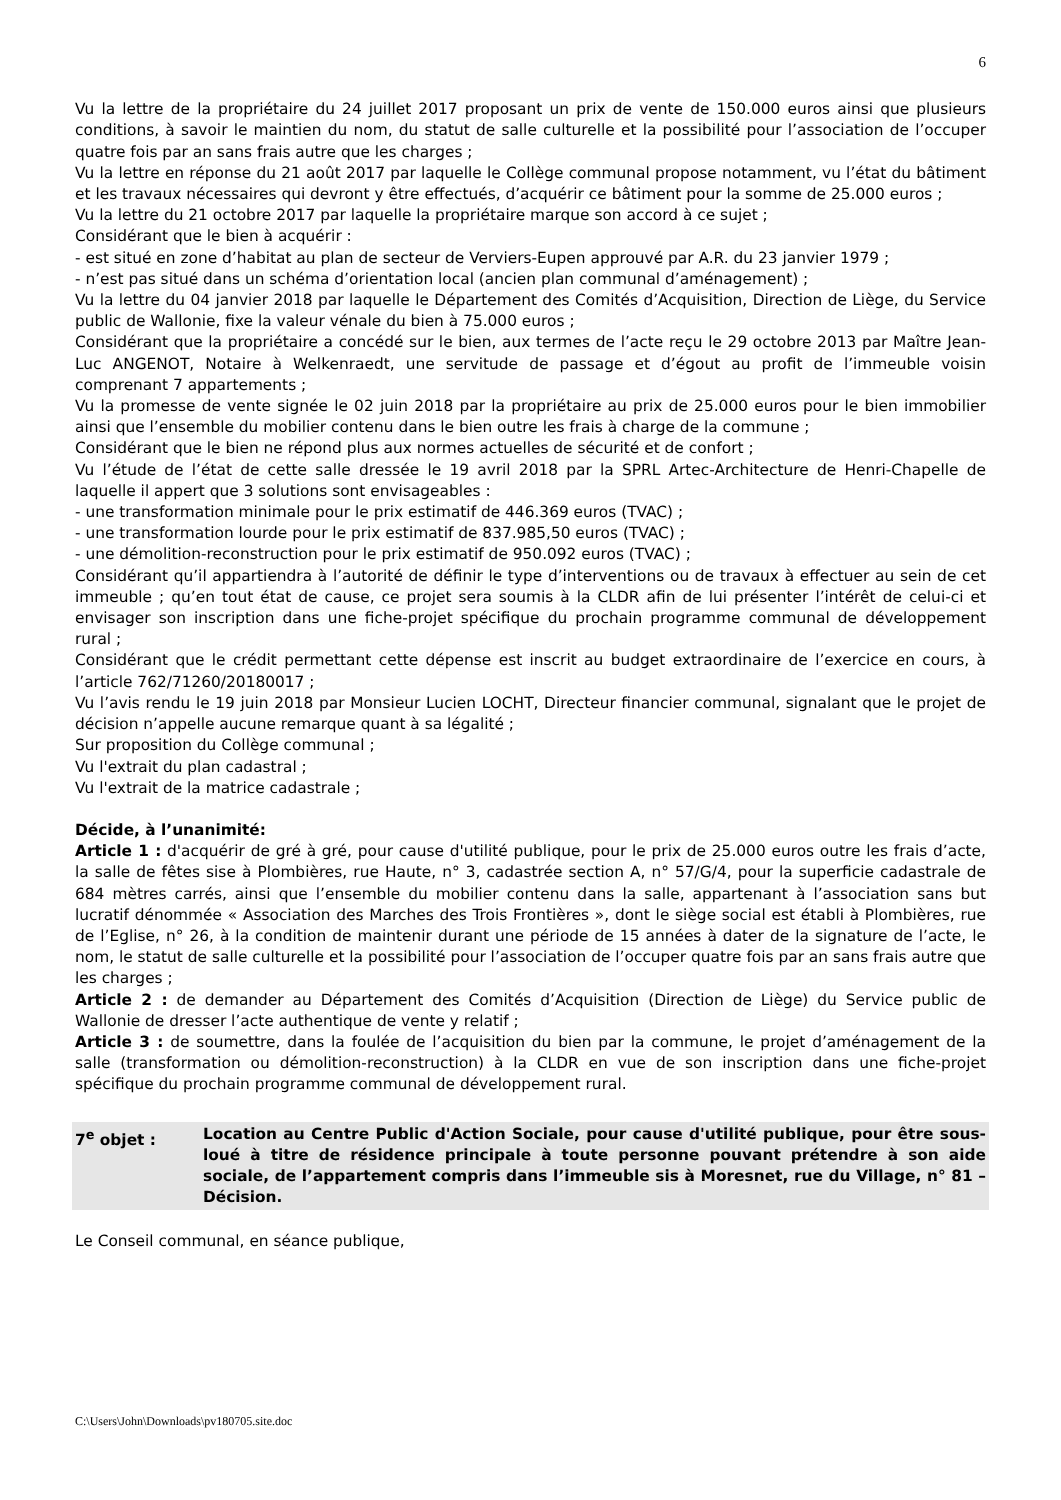6
Vu la lettre de la propriétaire du 24 juillet 2017 proposant un prix de vente de 150.000 euros ainsi que plusieurs conditions, à savoir le maintien du nom, du statut de salle culturelle et la possibilité pour l’association de l’occuper quatre fois par an sans frais autre que les charges ;
Vu la lettre en réponse du 21 août 2017 par laquelle le Collège communal propose notamment, vu l’état du bâtiment et les travaux nécessaires qui devront y être effectués, d’acquérir ce bâtiment pour la somme de 25.000 euros ;
Vu la lettre du 21 octobre 2017 par laquelle la propriétaire marque son accord à ce sujet ;
Considérant que le bien à acquérir :
- est situé en zone d’habitat au plan de secteur de Verviers-Eupen approuvé par A.R. du 23 janvier 1979 ;
- n’est pas situé dans un schéma d’orientation local (ancien plan communal d’aménagement) ;
Vu la lettre du 04 janvier 2018 par laquelle le Département des Comités d’Acquisition, Direction de Liège, du Service public de Wallonie, fixe la valeur vénale du bien à 75.000 euros ;
Considérant que la propriétaire a concédé sur le bien, aux termes de l’acte reçu le 29 octobre 2013 par Maître Jean-Luc ANGENOT, Notaire à Welkenraedt, une servitude de passage et d’égout au profit de l’immeuble voisin comprenant 7 appartements ;
Vu la promesse de vente signée le 02 juin 2018 par la propriétaire au prix de 25.000 euros pour le bien immobilier ainsi que l’ensemble du mobilier contenu dans le bien outre les frais à charge de la commune ;
Considérant que le bien ne répond plus aux normes actuelles de sécurité et de confort ;
Vu l’étude de l’état de cette salle dressée le 19 avril 2018 par la SPRL Artec-Architecture de Henri-Chapelle de laquelle il appert que 3 solutions sont envisageables :
- une transformation minimale pour le prix estimatif de 446.369 euros (TVAC) ;
- une transformation lourde pour le prix estimatif de 837.985,50 euros (TVAC) ;
- une démolition-reconstruction pour le prix estimatif de 950.092 euros (TVAC) ;
Considérant qu’il appartiendra à l’autorité de définir le type d’interventions ou de travaux à effectuer au sein de cet immeuble ; qu’en tout état de cause, ce projet sera soumis à la CLDR afin de lui présenter l’intérêt de celui-ci et envisager son inscription dans une fiche-projet spécifique du prochain programme communal de développement rural ;
Considérant que le crédit permettant cette dépense est inscrit au budget extraordinaire de l’exercice en cours, à l’article 762/71260/20180017 ;
Vu l’avis rendu le 19 juin 2018 par Monsieur Lucien LOCHT, Directeur financier communal, signalant que le projet de décision n’appelle aucune remarque quant à sa légalité ;
Sur proposition du Collège communal ;
Vu l'extrait du plan cadastral ;
Vu l'extrait de la matrice cadastrale ;
Décide, à l’unanimité:
Article 1 : d'acquérir de gré à gré, pour cause d'utilité publique, pour le prix de 25.000 euros outre les frais d’acte, la salle de fêtes sise à Plombières, rue Haute, n° 3, cadastrée section A, n° 57/G/4, pour la superficie cadastrale de 684 mètres carrés, ainsi que l’ensemble du mobilier contenu dans la salle, appartenant à l’association sans but lucratif dénommée « Association des Marches des Trois Frontières », dont le siège social est établi à Plombières, rue de l’Eglise, n° 26, à la condition de maintenir durant une période de 15 années à dater de la signature de l’acte, le nom, le statut de salle culturelle et la possibilité pour l’association de l’occuper quatre fois par an sans frais autre que les charges ;
Article 2 : de demander au Département des Comités d’Acquisition (Direction de Liège) du Service public de Wallonie de dresser l’acte authentique de vente y relatif ;
Article 3 : de soumettre, dans la foulée de l’acquisition du bien par la commune, le projet d’aménagement de la salle (transformation ou démolition-reconstruction) à la CLDR en vue de son inscription dans une fiche-projet spécifique du prochain programme communal de développement rural.
7<sup>e</sup> objet : Location au Centre Public d'Action Sociale, pour cause d'utilité publique, pour être sous-loué à titre de résidence principale à toute personne pouvant prétendre à son aide sociale, de l’appartement compris dans l’immeuble sis à Moresnet, rue du Village, n° 81 – Décision.
Le Conseil communal, en séance publique,
C:\Users\John\Downloads\pv180705.site.doc